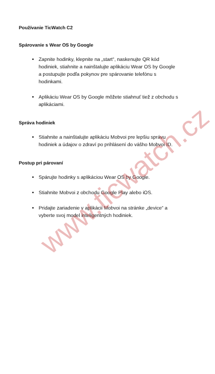Používanie TicWatch C2
Spárovanie s Wear OS by Google
Zapnite hodinky, klepnite na „start“, naskenujte QR kód hodiniek, stiahnite a nainštalujte aplikáciu Wear OS by Google a postupujte podľa pokynov pre spárovanie telefónu s hodinkami.
Aplikáciu Wear OS by Google môžete stiahnuť tiež z obchodu s aplikáciami.
Správa hodiniek
Stiahnite a nainštalujte aplikáciu Mobvoi pre lepšiu správu hodiniek a údajov o zdraví po prihlásení do vášho Mobvoi ID.
Postup pri párovaní
Spárujte hodinky s aplikáciou Wear OS by Google.
Stiahnite Mobvoi z obchodu Google Play alebo iOS.
Pridajte zariadenie v aplikácii Mobvoi na stránke „device“ a vyberte svoj model inteligentných hodiniek.
www.ticwatch.cz